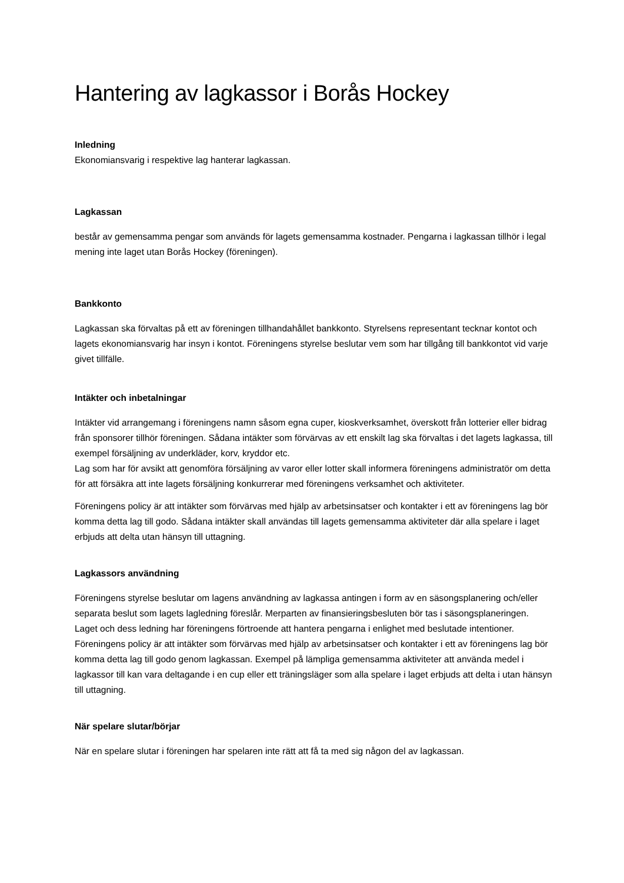Hantering av lagkassor i Borås Hockey
Inledning
Ekonomiansvarig i respektive lag hanterar lagkassan.
Lagkassan
består av gemensamma pengar som används för lagets gemensamma kostnader. Pengarna i lagkassan tillhör i legal mening inte laget utan Borås Hockey (föreningen).
Bankkonto
Lagkassan ska förvaltas på ett av föreningen tillhandahållet bankkonto. Styrelsens representant tecknar kontot och lagets ekonomiansvarig har insyn i kontot. Föreningens styrelse beslutar vem som har tillgång till bankkontot vid varje givet tillfälle.
Intäkter och inbetalningar
Intäkter vid arrangemang i föreningens namn såsom egna cuper, kioskverksamhet, överskott från lotterier eller bidrag från sponsorer tillhör föreningen. Sådana intäkter som förvärvas av ett enskilt lag ska förvaltas i det lagets lagkassa, till exempel försäljning av underkläder, korv, kryddor etc.
Lag som har för avsikt att genomföra försäljning av varor eller lotter skall informera föreningens administratör om detta för att försäkra att inte lagets försäljning konkurrerar med föreningens verksamhet och aktiviteter.
Föreningens policy är att intäkter som förvärvas med hjälp av arbetsinsatser och kontakter i ett av föreningens lag bör komma detta lag till godo. Sådana intäkter skall användas till lagets gemensamma aktiviteter där alla spelare i laget erbjuds att delta utan hänsyn till uttagning.
Lagkassors användning
Föreningens styrelse beslutar om lagens användning av lagkassa antingen i form av en säsongsplanering och/eller separata beslut som lagets lagledning föreslår. Merparten av finansieringsbesluten bör tas i säsongsplaneringen. Laget och dess ledning har föreningens förtroende att hantera pengarna i enlighet med beslutade intentioner. Föreningens policy är att intäkter som förvärvas med hjälp av arbetsinsatser och kontakter i ett av föreningens lag bör komma detta lag till godo genom lagkassan. Exempel på lämpliga gemensamma aktiviteter att använda medel i lagkassor till kan vara deltagande i en cup eller ett träningsläger som alla spelare i laget erbjuds att delta i utan hänsyn till uttagning.
När spelare slutar/börjar
När en spelare slutar i föreningen har spelaren inte rätt att få ta med sig någon del av lagkassan.